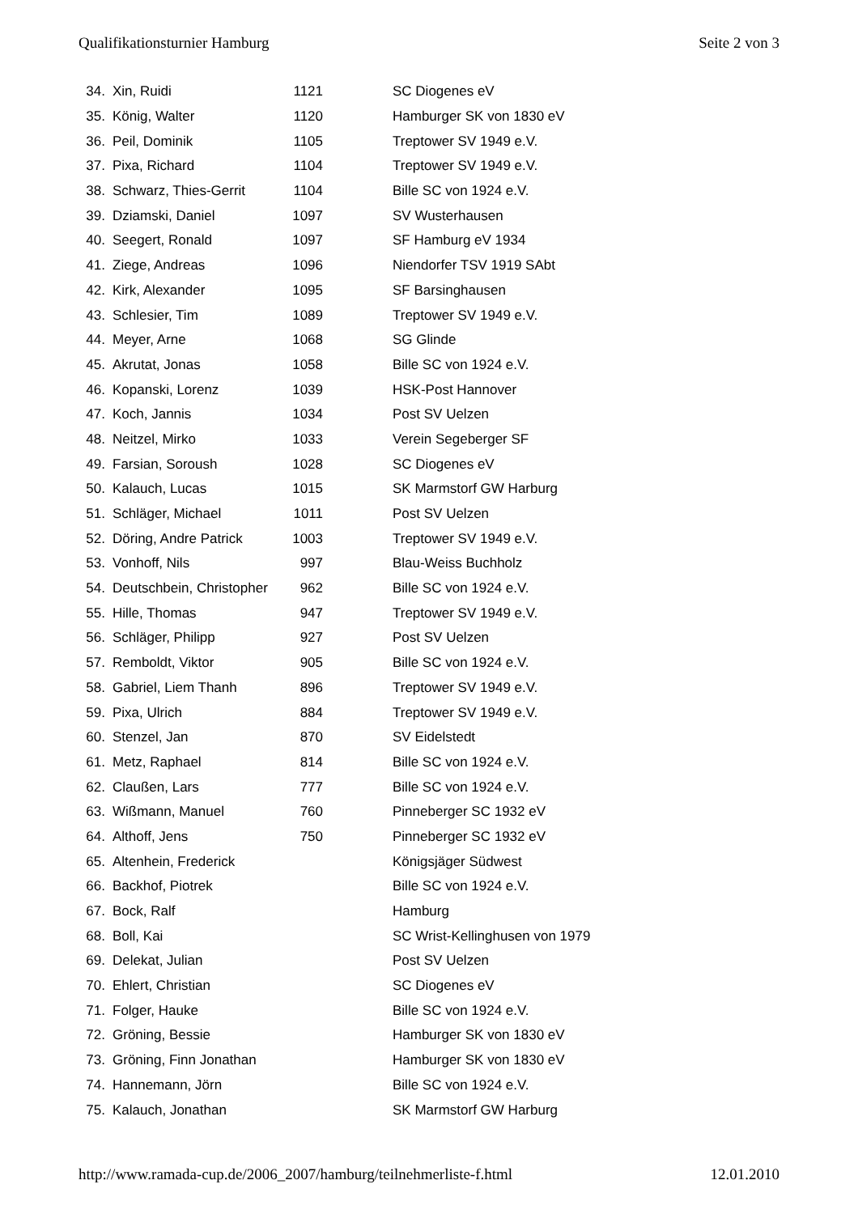Qualifikationsturnier Hamburg Seite 2 von 3
| 34. | Xin, Ruidi | 1121 | SC Diogenes eV |
| 35. | König, Walter | 1120 | Hamburger SK von 1830 eV |
| 36. | Peil, Dominik | 1105 | Treptower SV 1949 e.V. |
| 37. | Pixa, Richard | 1104 | Treptower SV 1949 e.V. |
| 38. | Schwarz, Thies-Gerrit | 1104 | Bille SC von 1924 e.V. |
| 39. | Dziamski, Daniel | 1097 | SV Wusterhausen |
| 40. | Seegert, Ronald | 1097 | SF Hamburg eV 1934 |
| 41. | Ziege, Andreas | 1096 | Niendorfer TSV 1919 SAbt |
| 42. | Kirk, Alexander | 1095 | SF Barsinghausen |
| 43. | Schlesier, Tim | 1089 | Treptower SV 1949 e.V. |
| 44. | Meyer, Arne | 1068 | SG Glinde |
| 45. | Akrutat, Jonas | 1058 | Bille SC von 1924 e.V. |
| 46. | Kopanski, Lorenz | 1039 | HSK-Post Hannover |
| 47. | Koch, Jannis | 1034 | Post SV Uelzen |
| 48. | Neitzel, Mirko | 1033 | Verein Segeberger SF |
| 49. | Farsian, Soroush | 1028 | SC Diogenes eV |
| 50. | Kalauch, Lucas | 1015 | SK Marmstorf GW Harburg |
| 51. | Schläger, Michael | 1011 | Post SV Uelzen |
| 52. | Döring, Andre Patrick | 1003 | Treptower SV 1949 e.V. |
| 53. | Vonhoff, Nils | 997 | Blau-Weiss Buchholz |
| 54. | Deutschbein, Christopher | 962 | Bille SC von 1924 e.V. |
| 55. | Hille, Thomas | 947 | Treptower SV 1949 e.V. |
| 56. | Schläger, Philipp | 927 | Post SV Uelzen |
| 57. | Remboldt, Viktor | 905 | Bille SC von 1924 e.V. |
| 58. | Gabriel, Liem Thanh | 896 | Treptower SV 1949 e.V. |
| 59. | Pixa, Ulrich | 884 | Treptower SV 1949 e.V. |
| 60. | Stenzel, Jan | 870 | SV Eidelstedt |
| 61. | Metz, Raphael | 814 | Bille SC von 1924 e.V. |
| 62. | Claußen, Lars | 777 | Bille SC von 1924 e.V. |
| 63. | Wißmann, Manuel | 760 | Pinneberger SC 1932 eV |
| 64. | Althoff, Jens | 750 | Pinneberger SC 1932 eV |
| 65. | Altenhein, Frederick | | Königsjäger Südwest |
| 66. | Backhof, Piotrek | | Bille SC von 1924 e.V. |
| 67. | Bock, Ralf | | Hamburg |
| 68. | Boll, Kai | | SC Wrist-Kellinghusen von 1979 |
| 69. | Delekat, Julian | | Post SV Uelzen |
| 70. | Ehlert, Christian | | SC Diogenes eV |
| 71. | Folger, Hauke | | Bille SC von 1924 e.V. |
| 72. | Gröning, Bessie | | Hamburger SK von 1830 eV |
| 73. | Gröning, Finn Jonathan | | Hamburger SK von 1830 eV |
| 74. | Hannemann, Jörn | | Bille SC von 1924 e.V. |
| 75. | Kalauch, Jonathan | | SK Marmstorf GW Harburg |
http://www.ramada-cup.de/2006_2007/hamburg/teilnehmerliste-f.html 12.01.2010